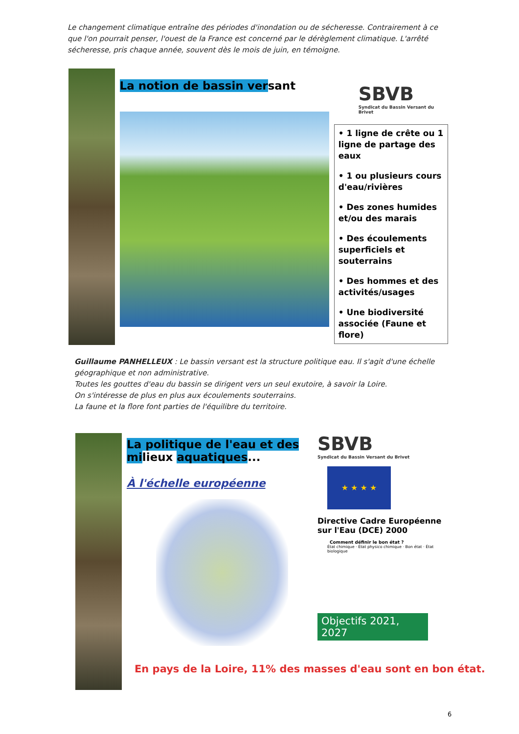Le changement climatique entraîne des périodes d'inondation ou de sécheresse. Contrairement à ce que l'on pourrait penser, l'ouest de la France est concerné par le dérèglement climatique. L'arrêté sécheresse, pris chaque année, souvent dès le mois de juin, en témoigne.
La notion de bassin versant
SBVB
Syndicat du Bassin Versant du Brivet
• 1 ligne de crête ou 1 ligne de partage des eaux
• 1 ou plusieurs cours d'eau/rivières
• Des zones humides et/ou des marais
• Des écoulements superficiels et souterrains
• Des hommes et des activités/usages
• Une biodiversité associée (Faune et flore)
Guillaume PANHELLEUX : Le bassin versant est la structure politique eau. Il s'agit d'une échelle géographique et non administrative.
Toutes les gouttes d'eau du bassin se dirigent vers un seul exutoire, à savoir la Loire.
On s'intéresse de plus en plus aux écoulements souterrains.
La faune et la flore font parties de l'équilibre du territoire.
La politique de l'eau et des milieux aquatiques...
À l'échelle européenne
SBVB
Syndicat du Bassin Versant du Brivet
★ ★ ★ ★
Directive Cadre Européenne sur l'Eau (DCE) 2000
Comment définir le bon état ?
État chimique · État physico chimique · Bon état · État biologique
Objectifs 2021, 2027
En pays de la Loire, 11% des masses d'eau sont en bon état.
6